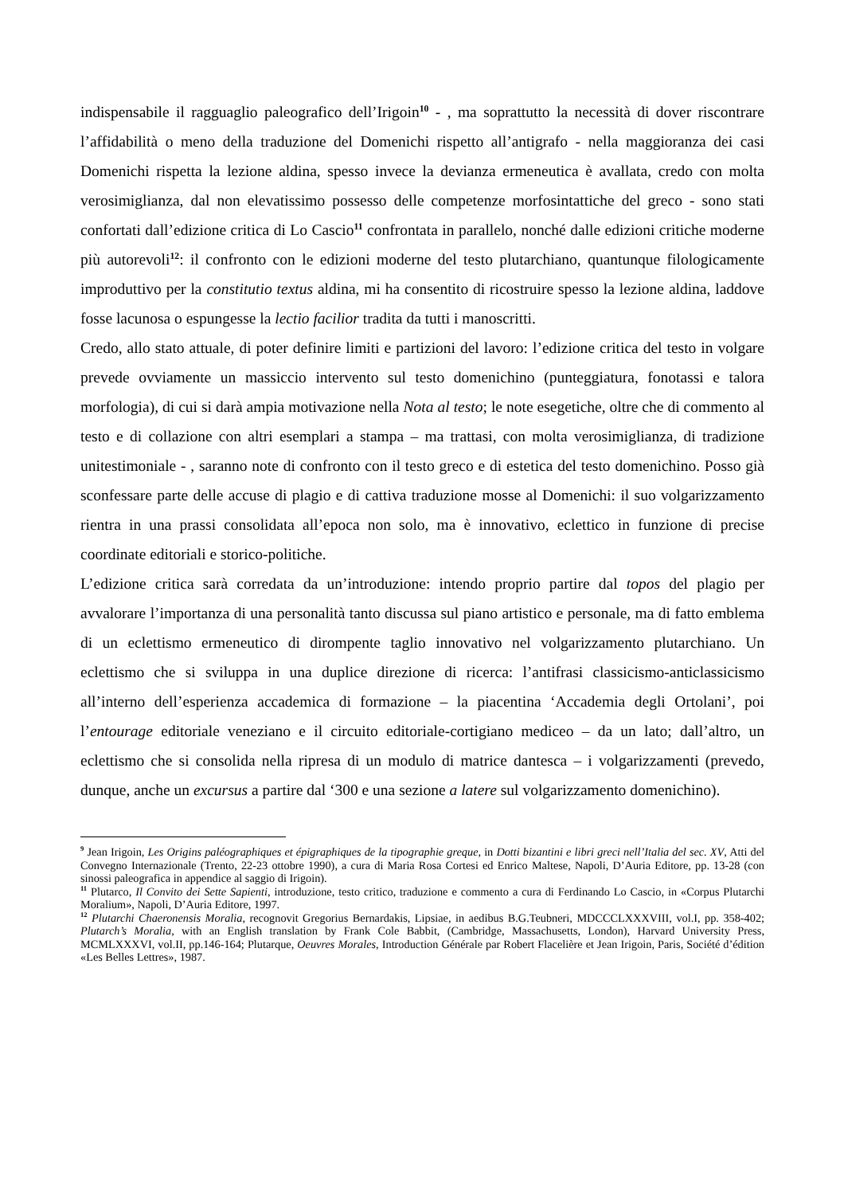indispensabile il ragguaglio paleografico dell’Irigoin<sup>10</sup> - , ma soprattutto la necessità di dover riscontrare l’affidabilità o meno della traduzione del Domenichi rispetto all’antigrafo - nella maggioranza dei casi Domenichi rispetta la lezione aldina, spesso invece la devianza ermeneutica è avallata, credo con molta verosimiglianza, dal non elevatissimo possesso delle competenze morfosintattiche del greco - sono stati confortati dall’edizione critica di Lo Cascio<sup>11</sup> confrontata in parallelo, nonché dalle edizioni critiche moderne più autorevoli<sup>12</sup>: il confronto con le edizioni moderne del testo plutarchiano, quantunque filologicamente improduttivo per la constitutio textus aldina, mi ha consentito di ricostruire spesso la lezione aldina, laddove fosse lacunosa o espungesse la lectio facilior tradita da tutti i manoscritti.
Credo, allo stato attuale, di poter definire limiti e partizioni del lavoro: l’edizione critica del testo in volgare prevede ovviamente un massiccio intervento sul testo domenichino (punteggiatura, fonotassi e talora morfologia), di cui si darà ampia motivazione nella Nota al testo; le note esegetiche, oltre che di commento al testo e di collazione con altri esemplari a stampa – ma trattasi, con molta verosimiglianza, di tradizione unitestimoniale - , saranno note di confronto con il testo greco e di estetica del testo domenichino. Posso già sconfessare parte delle accuse di plagio e di cattiva traduzione mosse al Domenichi: il suo volgarizzamento rientra in una prassi consolidata all’epoca non solo, ma è innovativo, eclettico in funzione di precise coordinate editoriali e storico-politiche.
L’edizione critica sarà corredata da un’introduzione: intendo proprio partire dal topos del plagio per avvalorare l’importanza di una personalità tanto discussa sul piano artistico e personale, ma di fatto emblema di un eclettismo ermeneutico di dirompente taglio innovativo nel volgarizzamento plutarchiano. Un eclettismo che si sviluppa in una duplice direzione di ricerca: l’antifrasi classicismo-anticlassicismo all’interno dell’esperienza accademica di formazione – la piacentina ‘Accademia degli Ortolani’, poi l’entourage editoriale veneziano e il circuito editoriale-cortigiano mediceo – da un lato; dall’altro, un eclettismo che si consolida nella ripresa di un modulo di matrice dantesca – i volgarizzamenti (prevedo, dunque, anche un excursus a partire dal ‘300 e una sezione a latere sul volgarizzamento domenichino).
<sup>9</sup> Jean Irigoin, Les Origins paléographiques et épigraphiques de la tipographie greque, in Dotti bizantini e libri greci nell’Italia del sec. XV, Atti del Convegno Internazionale (Trento, 22-23 ottobre 1990), a cura di Maria Rosa Cortesi ed Enrico Maltese, Napoli, D’Auria Editore, pp. 13-28 (con sinossi paleografica in appendice al saggio di Irigoin).
<sup>11</sup> Plutarco, Il Convito dei Sette Sapienti, introduzione, testo critico, traduzione e commento a cura di Ferdinando Lo Cascio, in «Corpus Plutarchi Moralium», Napoli, D’Auria Editore, 1997.
<sup>12</sup> Plutarchi Chaeronensis Moralia, recognovit Gregorius Bernardakis, Lipsiae, in aedibus B.G.Teubneri, MDCCCLXXXVIII, vol.I, pp. 358-402; Plutarch’s Moralia, with an English translation by Frank Cole Babbit, (Cambridge, Massachusetts, London), Harvard University Press, MCMLXXXVI, vol.II, pp.146-164; Plutarque, Oeuvres Morales, Introduction Générale par Robert Flacelière et Jean Irigoin, Paris, Société d’édition «Les Belles Lettres», 1987.